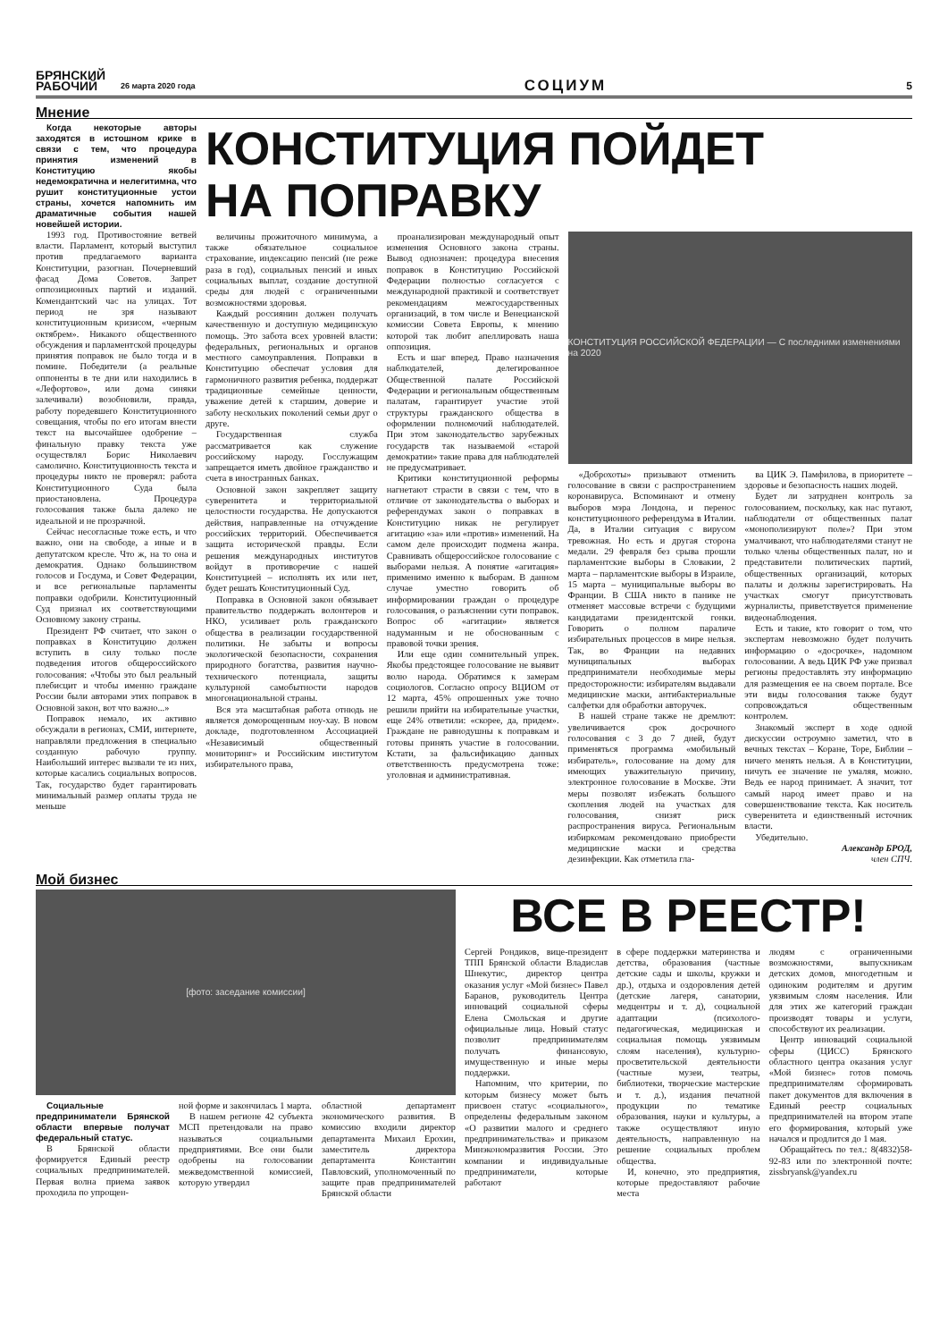БРЯНСКИЙ РАБОЧИЙ
26 марта 2020 года
СОЦИУМ
5
Мнение
Когда некоторые авторы заходятся в истошном крике в связи с тем, что процедура принятия изменений в Конституцию якобы недемократична и нелегитимна, что рушит конституционные устои страны, хочется напомнить им драматичные события нашей новейшей истории.
1993 год. Противостояние ветвей власти. Парламент, который выступил против предлагаемого варианта Конституции, разогнан. Почерневший фасад Дома Советов. Запрет оппозиционных партий и изданий. Комендантский час на улицах. Тот период не зря называют конституционным кризисом, «черным октябрем». Никакого общественного обсуждения и парламентской процедуры принятия поправок не было тогда и в помине. Победители (а реальные оппоненты в те дни или находились в «Лефортово», или дома синяки залечивали) возобновили, правда, работу поредевшего Конституционного совещания, чтобы по его итогам внести текст на высочайшее одобрение – финальную правку текста уже осуществлял Борис Николаевич самолично. Конституционность текста и процедуры никто не проверял: работа Конституционного Суда была приостановлена. Процедура голосования также была далеко не идеальной и не прозрачной.
Сейчас несогласные тоже есть, и что важно, они на свободе, а иные и в депутатском кресле. Что ж, на то она и демократия. Однако большинством голосов и Госдума, и Совет Федерации, и все региональные парламенты поправки одобрили. Конституционный Суд признал их соответствующими Основному закону страны.
Президент РФ считает, что закон о поправках в Конституцию должен вступить в силу только после подведения итогов общероссийского голосования: «Чтобы это был реальный плебисцит и чтобы именно граждане России были авторами этих поправок в Основной закон, вот что важно...»
Поправок немало, их активно обсуждали в регионах, СМИ, интернете, направляли предложения в специально созданную рабочую группу. Наибольший интерес вызвали те из них, которые касались социальных вопросов. Так, государство будет гарантировать минимальный размер оплаты труда не меньше
КОНСТИТУЦИЯ ПОЙДЕТ
НА ПОПРАВКУ
величины прожиточного минимума, а также обязательное социальное страхование, индексацию пенсий (не реже раза в год), социальных пенсий и иных социальных выплат, создание доступной среды для людей с ограниченными возможностями здоровья.
Каждый россиянин должен получать качественную и доступную медицинскую помощь. Это забота всех уровней власти: федеральных, региональных и органов местного самоуправления. Поправки в Конституцию обеспечат условия для гармоничного развития ребенка, поддержат традиционные семейные ценности, уважение детей к старшим, доверие и заботу нескольких поколений семьи друг о друге.
Государственная служба рассматривается как служение российскому народу. Госслужащим запрещается иметь двойное гражданство и счета в иностранных банках.
Основной закон закрепляет защиту суверенитета и территориальной целостности государства. Не допускаются действия, направленные на отчуждение российских территорий. Обеспечивается защита исторической правды. Если решения международных институтов войдут в противоречие с нашей Конституцией – исполнять их или нет, будет решать Конституционный Суд.
Поправка в Основной закон обязывает правительство поддержать волонтеров и НКО, усиливает роль гражданского общества в реализации государственной политики. Не забыты и вопросы экологической безопасности, сохранения природного богатства, развития научно-технического потенциала, защиты культурной самобытности народов многонациональной страны.
Вся эта масштабная работа отнюдь не является доморощенным ноу-хау. В новом докладе, подготовленном Ассоциацией «Независимый общественный мониторинг» и Российским институтом избирательного права,
проанализирован международный опыт изменения Основного закона страны. Вывод однозначен: процедура внесения поправок в Конституцию Российской Федерации полностью согласуется с международной практикой и соответствует рекомендациям межгосударственных организаций, в том числе и Венецианской комиссии Совета Европы, к мнению которой так любит апеллировать наша оппозиция.
Есть и шаг вперед. Право назначения наблюдателей, делегированное Общественной палате Российской Федерации и региональным общественным палатам, гарантирует участие этой структуры гражданского общества в оформлении полномочий наблюдателей. При этом законодательство зарубежных государств так называемой «старой демократии» такие права для наблюдателей не предусматривает.
Критики конституционной реформы нагнетают страсти в связи с тем, что в отличие от законодательства о выборах и референдумах закон о поправках в Конституцию никак не регулирует агитацию «за» или «против» изменений. На самом деле происходит подмена жанра. Сравнивать общероссийское голосование с выборами нельзя. А понятие «агитация» применимо именно к выборам. В данном случае уместно говорить об информировании граждан о процедуре голосования, о разъяснении сути поправок. Вопрос об «агитации» является надуманным и не обоснованным с правовой точки зрения.
Или еще один сомнительный упрек. Якобы предстоящее голосование не выявит волю народа. Обратимся к замерам социологов. Согласно опросу ВЦИОМ от 12 марта, 45% опрошенных уже точно решили прийти на избирательные участки, еще 24% ответили: «скорее, да, придем». Граждане не равнодушны к поправкам и готовы принять участие в голосовании. Кстати, за фальсификацию данных ответственность предусмотрена тоже: уголовная и административная.
КОНСТИТУЦИЯ РОССИЙСКОЙ ФЕДЕРАЦИИ — С последними изменениями на 2020
«Доброхоты» призывают отменить голосование в связи с распространением коронавируса. Вспоминают и отмену выборов мэра Лондона, и перенос конституционного референдума в Италии. Да, в Италии ситуация с вирусом тревожная. Но есть и другая сторона медали. 29 февраля без срыва прошли парламентские выборы в Словакии, 2 марта – парламентские выборы в Израиле, 15 марта – муниципальные выборы во Франции. В США никто в панике не отменяет массовые встречи с будущими кандидатами президентской гонки. Говорить о полном параличе избирательных процессов в мире нельзя. Так, во Франции на недавних муниципальных выборах предприниматели необходимые меры предосторожности: избирателям выдавали медицинские маски, антибактериальные салфетки для обработки авторучек.
В нашей стране также не дремлют: увеличивается срок досрочного голосования с 3 до 7 дней, будут применяться программа «мобильный избиратель», голосование на дому для имеющих уважительную причину, электронное голосование в Москве. Эти меры позволят избежать большого скопления людей на участках для голосования, снизят риск распространения вируса. Региональным избиркомам рекомендовано приобрести медицинские маски и средства дезинфекции. Как отметила гла-
ва ЦИК Э. Памфилова, в приоритете – здоровье и безопасность наших людей.
Будет ли затруднен контроль за голосованием, поскольку, как нас пугают, наблюдатели от общественных палат «монополизируют поле»? При этом умалчивают, что наблюдателями станут не только члены общественных палат, но и представители политических партий, общественных организаций, которых палаты и должны зарегистрировать. На участках смогут присутствовать журналисты, приветствуется применение видеонаблюдения.
Есть и такие, кто говорит о том, что экспертам невозможно будет получить информацию о «досрочке», надомном голосовании. А ведь ЦИК РФ уже призвал регионы предоставлять эту информацию для размещения ее на своем портале. Все эти виды голосования также будут сопровождаться общественным контролем.
Знакомый эксперт в ходе одной дискуссии остроумно заметил, что в вечных текстах – Коране, Торе, Библии – ничего менять нельзя. А в Конституции, ничуть ее значение не умаляя, можно. Ведь ее народ принимает. А значит, тот самый народ имеет право и на совершенствование текста. Как носитель суверенитета и единственный источник власти.
Убедительно.
Александр БРОД,
член СПЧ.
Мой бизнес
[фото: заседание комиссии]
Социальные предприниматели Брянской области впервые получат федеральный статус.
В Брянской области формируется Единый реестр социальных предпринимателей. Первая волна приема заявок проходила по упрощен-
ной форме и закончилась 1 марта.
В нашем регионе 42 субъекта МСП претендовали на право называться социальными предприятиями. Все они были одобрены на голосовании межведомственной комиссией, которую утвердил
областной департамент экономического развития. В комиссию входили директор департамента Михаил Ерохин, заместитель директора департамента Константин Павловский, уполномоченный по защите прав предпринимателей Брянской области
ВСЕ В РЕЕСТР!
Сергей Рондиков, вице-президент ТПП Брянской области Владислав Шнекутис, директор центра оказания услуг «Мой бизнес» Павел Баранов, руководитель Центра инноваций социальной сферы Елена Смольская и другие официальные лица. Новый статус позволит предпринимателям получать финансовую, имущественную и иные меры поддержки.
Напомним, что критерии, по которым бизнесу может быть присвоен статус «социального», определены федеральным законом «О развитии малого и среднего предпринимательства» и приказом Минэкономразвития России. Это компании и индивидуальные предприниматели, которые работают
в сфере поддержки материнства и детства, образования (частные детские сады и школы, кружки и др.), отдыха и оздоровления детей (детские лагеря, санатории, медцентры и т. д), социальной адаптации (психолого-педагогическая, медицинская и социальная помощь уязвимым слоям населения), культурно-просветительской деятельности (частные музеи, театры, библиотеки, творческие мастерские и т. д.), издания печатной продукции по тематике образования, науки и культуры, а также осуществляют иную деятельность, направленную на решение социальных проблем общества.
И, конечно, это предприятия, которые предоставляют рабочие места
людям с ограниченными возможностями, выпускникам детских домов, многодетным и одиноким родителям и другим уязвимым слоям населения. Или для этих же категорий граждан производят товары и услуги, способствуют их реализации.
Центр инноваций социальной сферы (ЦИСС) Брянского областного центра оказания услуг «Мой бизнес» готов помочь предпринимателям сформировать пакет документов для включения в Единый реестр социальных предпринимателей на втором этапе его формирования, который уже начался и продлится до 1 мая.
Обращайтесь по тел.: 8(4832)58-92-83 или по электронной почте: zissbryansk@yandex.ru